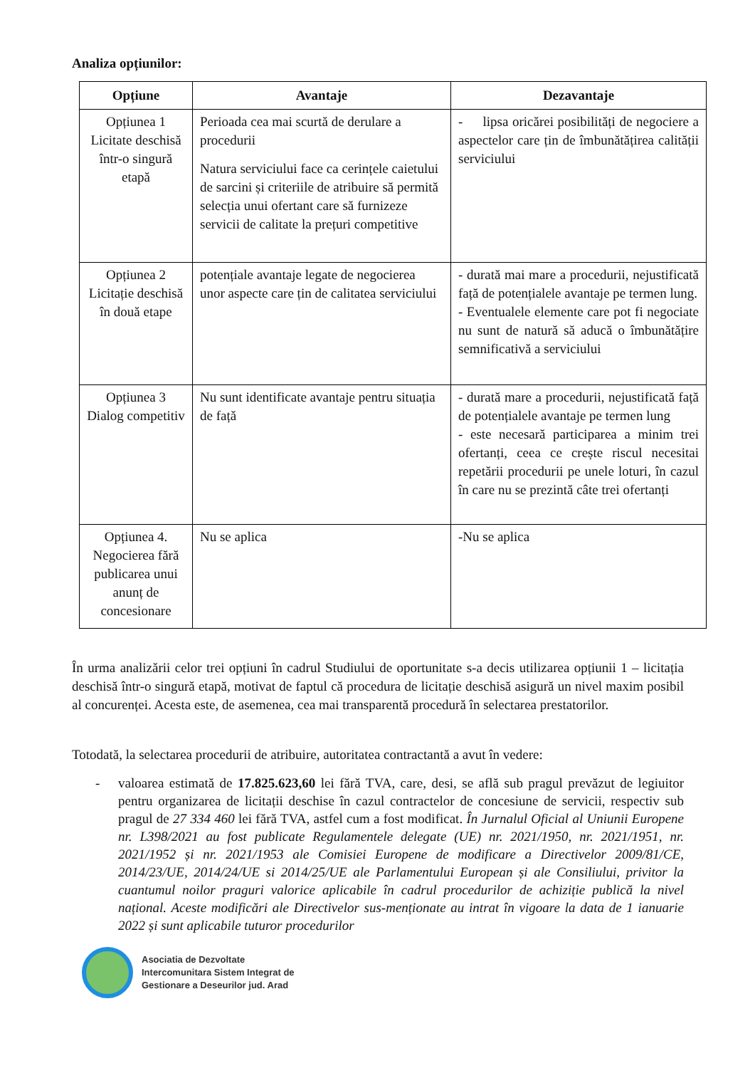Analiza opțiunilor:
| Opțiune | Avantaje | Dezavantaje |
| --- | --- | --- |
| Opțiunea 1 Licitate deschisă într-o singură etapă | Perioada cea mai scurtă de derulare a procedurii Natura serviciului face ca cerințele caietului de sarcini și criteriile de atribuire să permită selecția unui ofertant care să furnizeze servicii de calitate la prețuri competitive | - lipsa oricărei posibilități de negociere a aspectelor care țin de îmbunătățirea calității serviciului |
| Opțiunea 2 Licitație deschisă în două etape | potențiale avantaje legate de negocierea unor aspecte care țin de calitatea serviciului | - durată mai mare a procedurii, nejustificată față de potențialele avantaje pe termen lung. - Eventualele elemente care pot fi negociate nu sunt de natură să aducă o îmbunătățire semnificativă a serviciului |
| Opțiunea 3 Dialog competitiv | Nu sunt identificate avantaje pentru situația de față | - durată mare a procedurii, nejustificată față de potențialele avantaje pe termen lung - este necesară participarea a minim trei ofertanți, ceea ce crește riscul necesitai repetării procedurii pe unele loturi, în cazul în care nu se prezintă câte trei ofertanți |
| Opțiunea 4. Negocierea fără publicarea unui anunț de concesionare | Nu se aplica | -Nu se aplica |
În urma analizării celor trei opțiuni în cadrul Studiului de oportunitate s-a decis utilizarea opțiunii 1 – licitația deschisă într-o singură etapă, motivat de faptul că procedura de licitație deschisă asigură un nivel maxim posibil al concurenței. Acesta este, de asemenea, cea mai transparentă procedură în selectarea prestatorilor.
Totodată, la selectarea procedurii de atribuire, autoritatea contractantă a avut în vedere:
- valoarea estimată de 17.825.623,60 lei fără TVA, care, desi, se află sub pragul prevăzut de legiuitor pentru organizarea de licitații deschise în cazul contractelor de concesiune de servicii, respectiv sub pragul de 27 334 460 lei fără TVA, astfel cum a fost modificat. În Jurnalul Oficial al Uniunii Europene nr. L398/2021 au fost publicate Regulamentele delegate (UE) nr. 2021/1950, nr. 2021/1951, nr. 2021/1952 și nr. 2021/1953 ale Comisiei Europene de modificare a Directivelor 2009/81/CE, 2014/23/UE, 2014/24/UE si 2014/25/UE ale Parlamentului European și ale Consiliului, privitor la cuantumul noilor praguri valorice aplicabile în cadrul procedurilor de achiziție publică la nivel național. Aceste modificări ale Directivelor sus-menționate au intrat în vigoare la data de 1 ianuarie 2022 și sunt aplicabile tuturor procedurilor
Asociatia de Dezvoltate
Intercomunitara Sistem Integrat de
Gestionare a Deseurilor jud. Arad